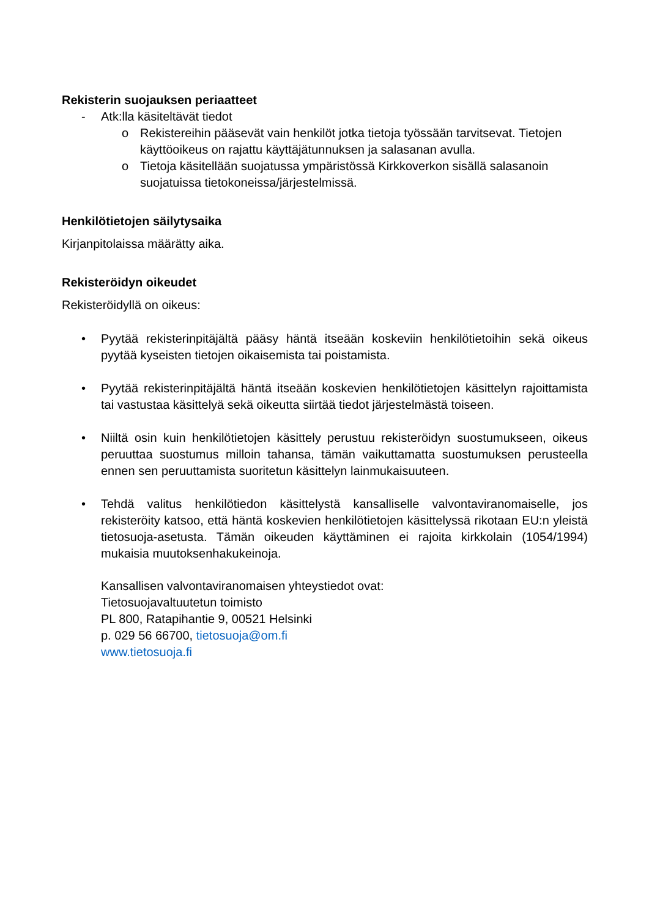Rekisterin suojauksen periaatteet
- Atk:lla käsiteltävät tiedot
o Rekistereihin pääsevät vain henkilöt jotka tietoja työssään tarvitsevat. Tietojen käyttöoikeus on rajattu käyttäjätunnuksen ja salasanan avulla.
o Tietoja käsitellään suojatussa ympäristössä Kirkkoverkon sisällä salasanoin suojatuissa tietokoneissa/järjestelmissä.
Henkilötietojen säilytysaika
Kirjanpitolaissa määrätty aika.
Rekisteröidyn oikeudet
Rekisteröidyllä on oikeus:
• Pyytää rekisterinpitäjältä pääsy häntä itseään koskeviin henkilötietoihin sekä oikeus pyytää kyseisten tietojen oikaisemista tai poistamista.
• Pyytää rekisterinpitäjältä häntä itseään koskevien henkilötietojen käsittelyn rajoittamista tai vastustaa käsittelyä sekä oikeutta siirtää tiedot järjestelmästä toiseen.
• Niiltä osin kuin henkilötietojen käsittely perustuu rekisteröidyn suostumukseen, oikeus peruuttaa suostumus milloin tahansa, tämän vaikuttamatta suostumuksen perusteella ennen sen peruuttamista suoritetun käsittelyn lainmukaisuuteen.
• Tehdä valitus henkilötiedon käsittelystä kansalliselle valvontaviranomaiselle, jos rekisteröity katsoo, että häntä koskevien henkilötietojen käsittelyssä rikotaan EU:n yleistä tietosuoja-asetusta. Tämän oikeuden käyttäminen ei rajoita kirkkolain (1054/1994) mukaisia muutoksenhakukeinoja.
Kansallisen valvontaviranomaisen yhteystiedot ovat:
Tietosuojavaltuutetun toimisto
PL 800, Ratapihantie 9, 00521 Helsinki
p. 029 56 66700, tietosuoja@om.fi
www.tietosuoja.fi